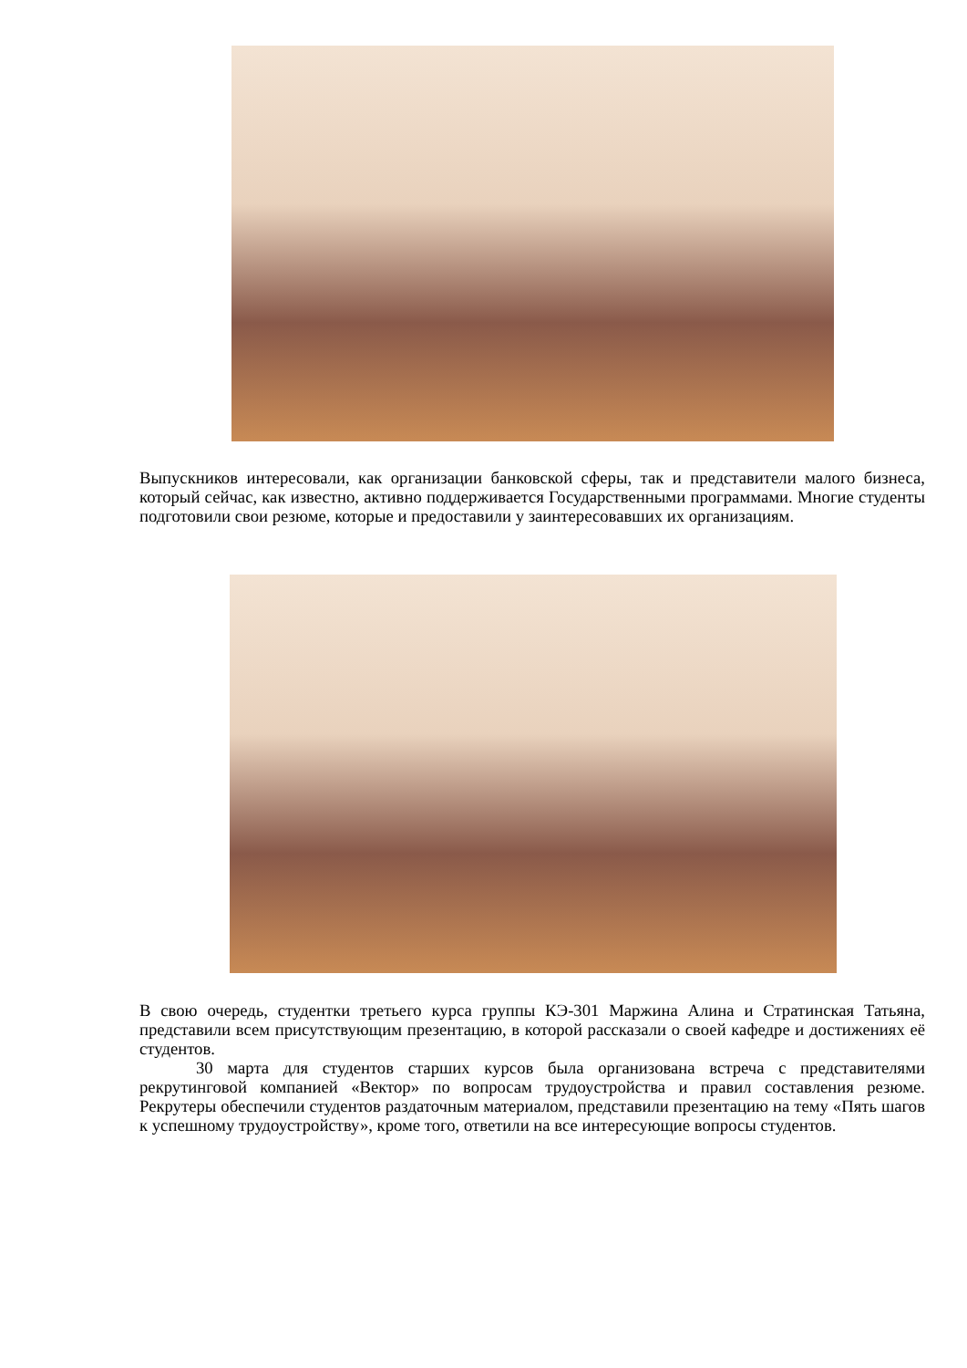Выпускников интересовали, как организации банковской сферы, так и представители малого бизнеса, который сейчас, как известно, активно поддерживается Государственными программами. Многие студенты подготовили свои резюме, которые и предоставили у заинтересовавших их организациям.
В свою очередь, студентки третьего курса группы КЭ-301 Маржина Алина и Стратинская Татьяна, представили всем присутствующим презентацию, в которой рассказали о своей кафедре и достижениях её студентов.
30 марта для студентов старших курсов была организована встреча с представителями рекрутинговой компанией «Вектор» по вопросам трудоустройства и правил составления резюме. Рекрутеры обеспечили студентов раздаточным материалом, представили презентацию на тему «Пять шагов к успешному трудоустройству», кроме того, ответили на все интересующие вопросы студентов.